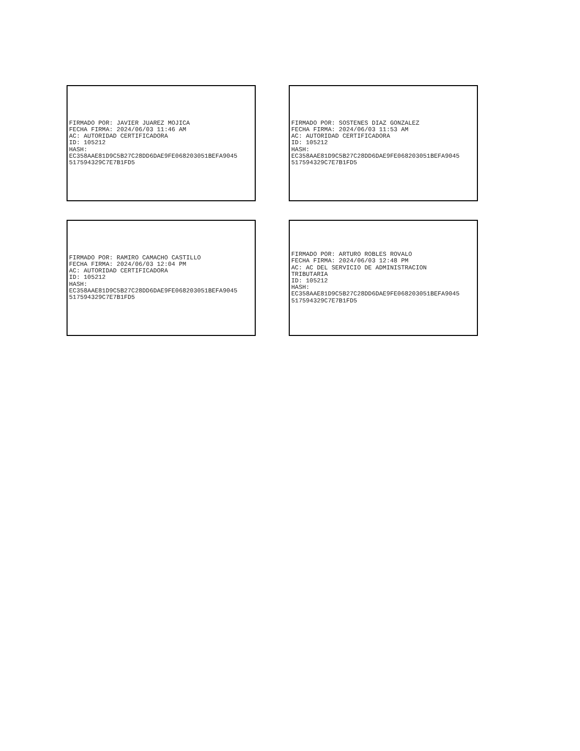FIRMADO POR: JAVIER JUAREZ MOJICA
FECHA FIRMA: 2024/06/03 11:46 AM
AC: AUTORIDAD CERTIFICADORA
ID: 105212
HASH:
EC358AAE81D9C5B27C28DD6DAE9FE068203051BEFA9045
517594329C7E7B1FD5
FIRMADO POR: SOSTENES DIAZ GONZALEZ
FECHA FIRMA: 2024/06/03 11:53 AM
AC: AUTORIDAD CERTIFICADORA
ID: 105212
HASH:
EC358AAE81D9C5B27C28DD6DAE9FE068203051BEFA9045
517594329C7E7B1FD5
FIRMADO POR: RAMIRO CAMACHO CASTILLO
FECHA FIRMA: 2024/06/03 12:04 PM
AC: AUTORIDAD CERTIFICADORA
ID: 105212
HASH:
EC358AAE81D9C5B27C28DD6DAE9FE068203051BEFA9045
517594329C7E7B1FD5
FIRMADO POR: ARTURO ROBLES ROVALO
FECHA FIRMA: 2024/06/03 12:48 PM
AC: AC DEL SERVICIO DE ADMINISTRACION
TRIBUTARIA
ID: 105212
HASH:
EC358AAE81D9C5B27C28DD6DAE9FE068203051BEFA9045
517594329C7E7B1FD5